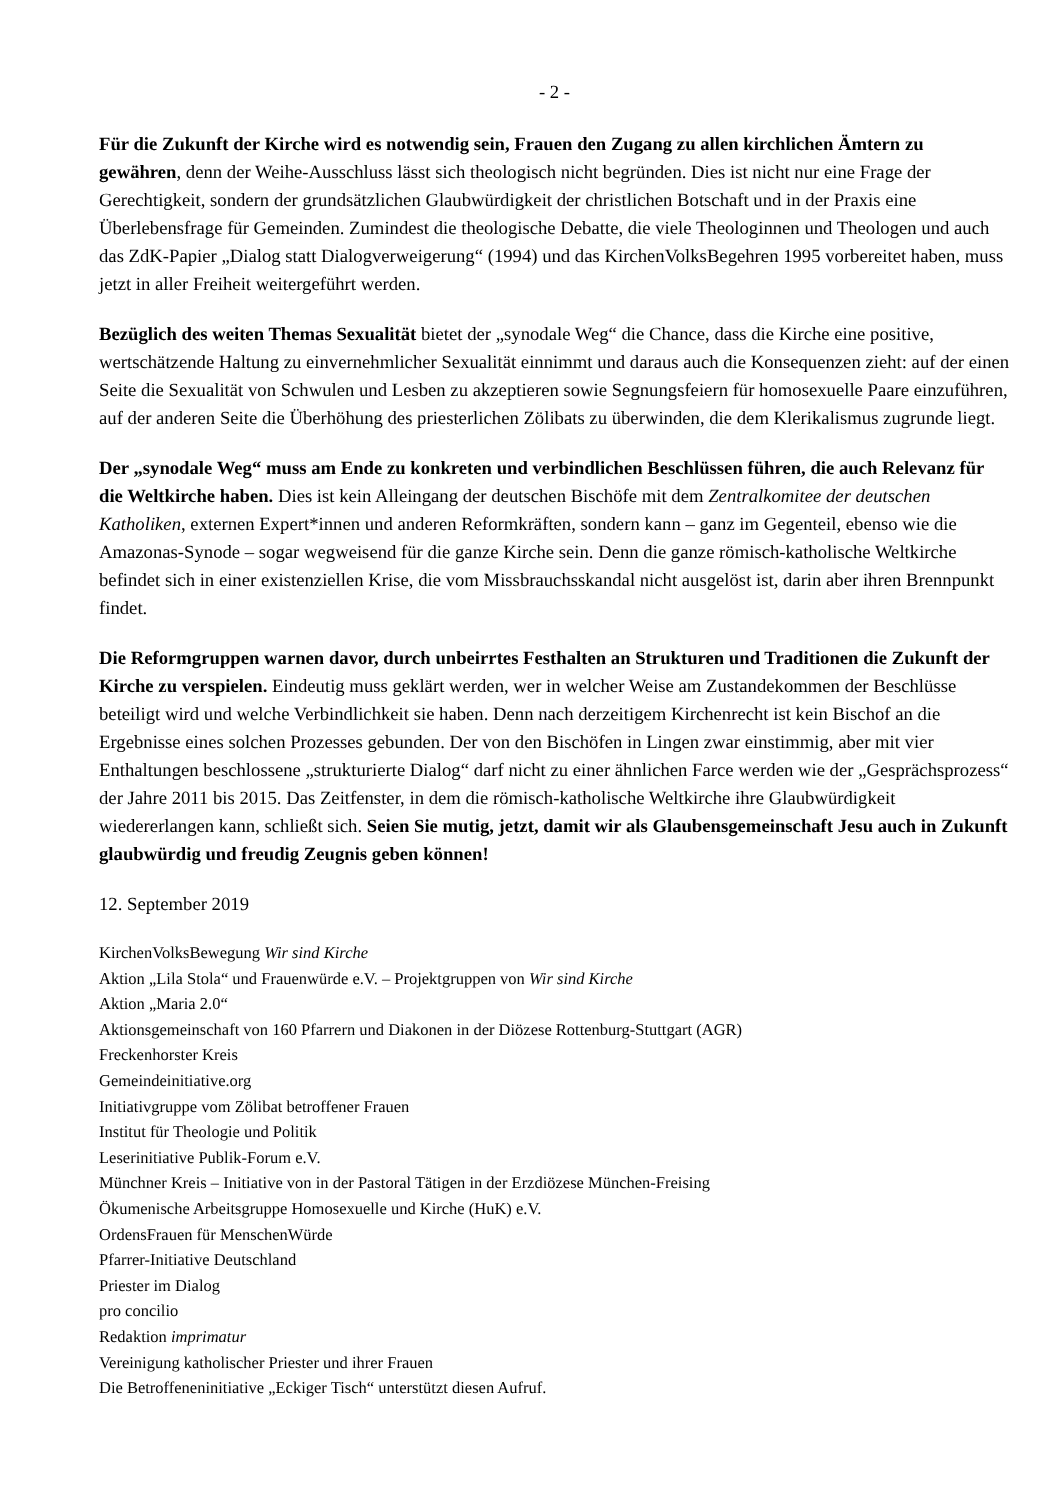- 2 -
Für die Zukunft der Kirche wird es notwendig sein, Frauen den Zugang zu allen kirchlichen Ämtern zu gewähren, denn der Weihe-Ausschluss lässt sich theologisch nicht begründen. Dies ist nicht nur eine Frage der Gerechtigkeit, sondern der grundsätzlichen Glaubwürdigkeit der christlichen Botschaft und in der Praxis eine Überlebensfrage für Gemeinden. Zumindest die theologische Debatte, die viele Theologinnen und Theologen und auch das ZdK-Papier „Dialog statt Dialogverweigerung“ (1994) und das KirchenVolksBegehren 1995 vorbereitet haben, muss jetzt in aller Freiheit weitergeführt werden.
Bezüglich des weiten Themas Sexualität bietet der „synodale Weg“ die Chance, dass die Kirche eine positive, wertschätzende Haltung zu einvernehmlicher Sexualität einnimmt und daraus auch die Konsequenzen zieht: auf der einen Seite die Sexualität von Schwulen und Lesben zu akzeptieren sowie Segnungsfeiern für homosexuelle Paare einzuführen, auf der anderen Seite die Überhöhung des priesterlichen Zölibats zu überwinden, die dem Klerikalismus zugrunde liegt.
Der „synodale Weg“ muss am Ende zu konkreten und verbindlichen Beschlüssen führen, die auch Relevanz für die Weltkirche haben. Dies ist kein Alleingang der deutschen Bischöfe mit dem Zentralkomitee der deutschen Katholiken, externen Expert*innen und anderen Reformkräften, sondern kann – ganz im Gegenteil, ebenso wie die Amazonas-Synode – sogar wegweisend für die ganze Kirche sein. Denn die ganze römisch-katholische Weltkirche befindet sich in einer existenziellen Krise, die vom Missbrauchsskandal nicht ausgelöst ist, darin aber ihren Brennpunkt findet.
Die Reformgruppen warnen davor, durch unbeirrtes Festhalten an Strukturen und Traditionen die Zukunft der Kirche zu verspielen. Eindeutig muss geklärt werden, wer in welcher Weise am Zustandekommen der Beschlüsse beteiligt wird und welche Verbindlichkeit sie haben. Denn nach derzeitigem Kirchenrecht ist kein Bischof an die Ergebnisse eines solchen Prozesses gebunden. Der von den Bischöfen in Lingen zwar einstimmig, aber mit vier Enthaltungen beschlossene „strukturierte Dialog“ darf nicht zu einer ähnlichen Farce werden wie der „Gesprächsprozess“ der Jahre 2011 bis 2015. Das Zeitfenster, in dem die römisch-katholische Weltkirche ihre Glaubwürdigkeit wiedererlangen kann, schließt sich. Seien Sie mutig, jetzt, damit wir als Glaubensgemeinschaft Jesu auch in Zukunft glaubwürdig und freudig Zeugnis geben können!
12. September 2019
KirchenVolksBewegung Wir sind Kirche
Aktion „Lila Stola“ und Frauenwürde e.V. – Projektgruppen von Wir sind Kirche
Aktion „Maria 2.0“
Aktionsgemeinschaft von 160 Pfarrern und Diakonen in der Diözese Rottenburg-Stuttgart (AGR)
Freckenhorster Kreis
Gemeindeinitiative.org
Initiativgruppe vom Zölibat betroffener Frauen
Institut für Theologie und Politik
Leserinitiative Publik-Forum e.V.
Münchner Kreis – Initiative von in der Pastoral Tätigen in der Erzdiözese München-Freising
Ökumenische Arbeitsgruppe Homosexuelle und Kirche (HuK) e.V.
OrdensFrauen für MenschenWürde
Pfarrer-Initiative Deutschland
Priester im Dialog
pro concilio
Redaktion imprimatur
Vereinigung katholischer Priester und ihrer Frauen
Die Betroffeneninitiative „Eckiger Tisch“ unterstützt diesen Aufruf.